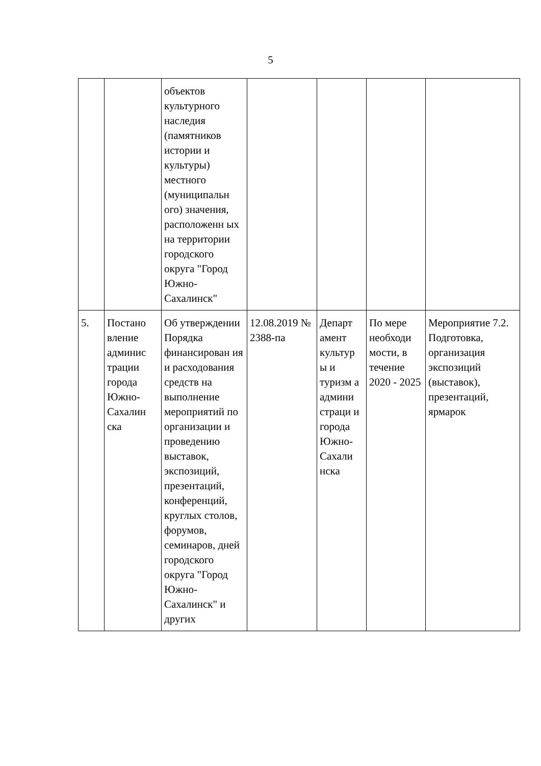5
| | | объектов культурного наследия (памятников истории и культуры) местного (муниципальн ого) значения, расположенн ых на территории городского округа "Город Южно-Сахалинск" | | | | |
| 5. | Постано вление админис трации города Южно-Сахалин ска | Об утверждении Порядка финансирован ия и расходования средств на выполнение мероприятий по организации и проведению выставок, экспозиций, презентаций, конференций, круглых столов, форумов, семинаров, дней городского округа "Город Южно-Сахалинск" и других | 12.08.2019 № 2388-па | Департ амент культур ы и туризм а админи страци и города Южно-Сахали нска | По мере необходи мости, в течение 2020 - 2025 | Мероприятие 7.2. Подготовка, организация экспозиций (выставок), презентаций, ярмарок |